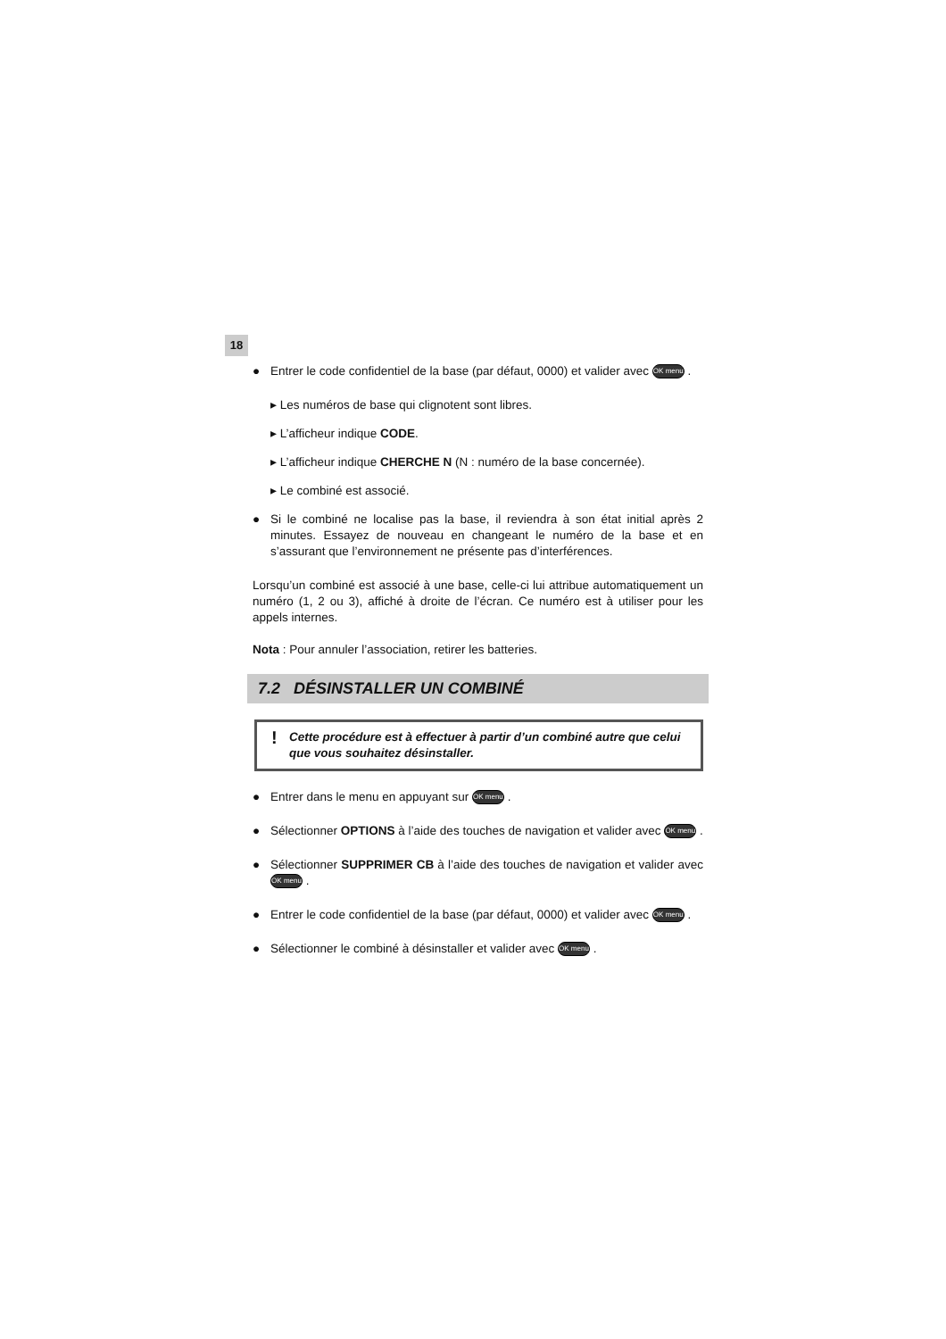18
● Entrer le code confidentiel de la base (par défaut, 0000) et valider avec OK menu .
▸ Les numéros de base qui clignotent sont libres.
▸ L’afficheur indique CODE.
▸ L’afficheur indique CHERCHE N (N : numéro de la base concernée).
▸ Le combiné est associé.
● Si le combiné ne localise pas la base, il reviendra à son état initial après 2 minutes. Essayez de nouveau en changeant le numéro de la base et en s’assurant que l’environnement ne présente pas d’interférences.
Lorsqu’un combiné est associé à une base, celle-ci lui attribue automatiquement un numéro (1, 2 ou 3), affiché à droite de l’écran. Ce numéro est à utiliser pour les appels internes.
Nota : Pour annuler l’association, retirer les batteries.
7.2 DÉSINSTALLER UN COMBINÉ
! Cette procédure est à effectuer à partir d’un combiné autre que celui que vous souhaitez désinstaller.
● Entrer dans le menu en appuyant sur OK menu .
● Sélectionner OPTIONS à l’aide des touches de navigation et valider avec OK menu .
● Sélectionner SUPPRIMER CB à l’aide des touches de navigation et valider avec OK menu .
● Entrer le code confidentiel de la base (par défaut, 0000) et valider avec OK menu .
● Sélectionner le combiné à désinstaller et valider avec OK menu .